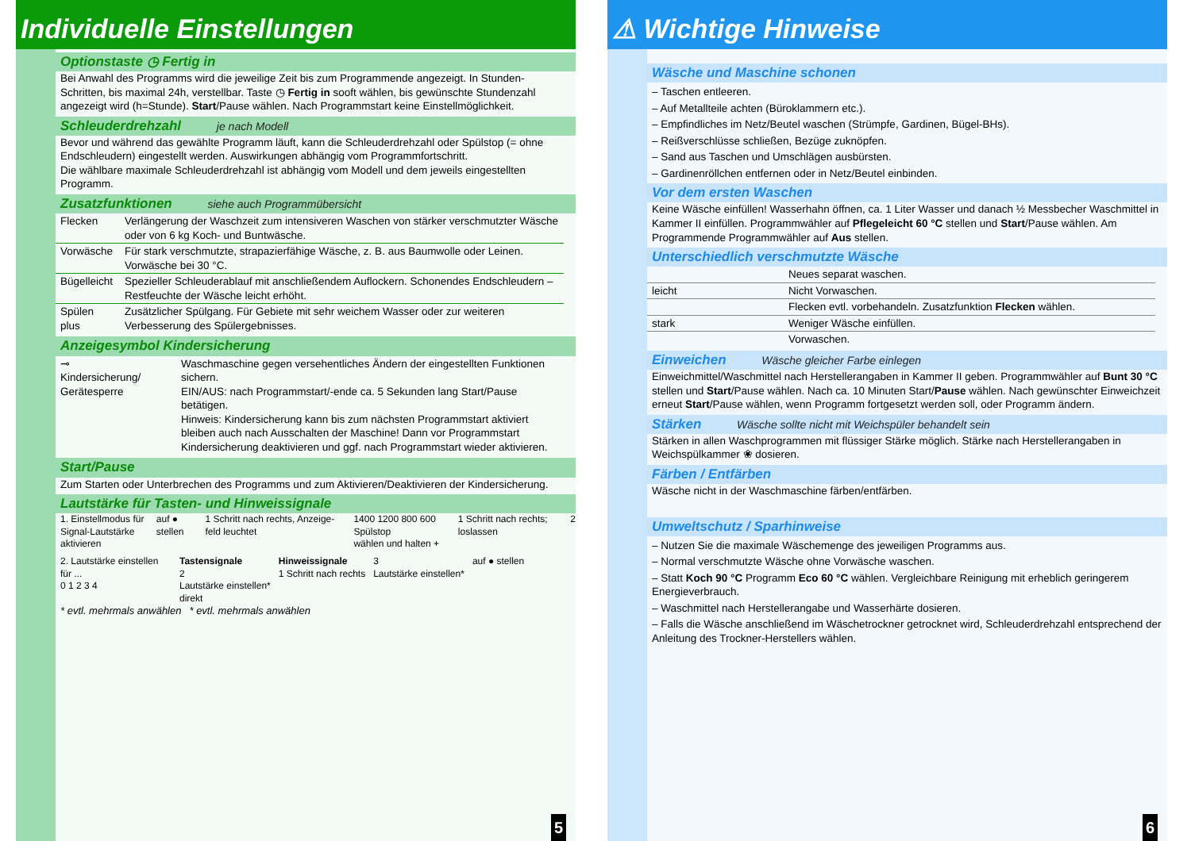Individuelle Einstellungen
Optionstaste ◷ Fertig in
Bei Anwahl des Programms wird die jeweilige Zeit bis zum Programmende angezeigt. In Stunden-Schritten, bis maximal 24h, verstellbar. Taste ◷ Fertig in sooft wählen, bis gewünschte Stundenzahl angezeigt wird (h=Stunde). Start/Pause wählen. Nach Programmstart keine Einstellmöglichkeit.
Schleuderdrehzahl je nach Modell
Bevor und während das gewählte Programm läuft, kann die Schleuderdrehzahl oder Spülstop (= ohne Endschleudern) eingestellt werden. Auswirkungen abhängig vom Programmfortschritt.
Die wählbare maximale Schleuderdrehzahl ist abhängig vom Modell und dem jeweils eingestellten Programm.
Zusatzfunktionen siehe auch Programmübersicht
| Flecken | Verlängerung der Waschzeit zum intensiveren Waschen von stärker verschmutzter Wäsche oder von 6 kg Koch- und Buntwäsche. |
| Vorwäsche | Für stark verschmutzte, strapazierfähige Wäsche, z. B. aus Baumwolle oder Leinen. Vorwäsche bei 30 °C. |
| Bügelleicht | Spezieller Schleuderablauf mit anschließendem Auflockern. Schonendes Endschleudern – Restfeuchte der Wäsche leicht erhöht. |
| Spülen plus | Zusätzlicher Spülgang. Für Gebiete mit sehr weichem Wasser oder zur weiteren Verbesserung des Spülergebnisses. |
Anzeigesymbol Kindersicherung
| ⊸ Kindersicherung/ Gerätesperre | Waschmaschine gegen versehentliches Ändern der eingestellten Funktionen sichern. EIN/AUS: nach Programmstart/-ende ca. 5 Sekunden lang Start/Pause betätigen. Hinweis: Kindersicherung kann bis zum nächsten Programmstart aktiviert bleiben auch nach Ausschalten der Maschine! Dann vor Programmstart Kindersicherung deaktivieren und ggf. nach Programmstart wieder aktivieren. |
Start/Pause
Zum Starten oder Unterbrechen des Programms und zum Aktivieren/Deaktivieren der Kindersicherung.
Lautstärke für Tasten- und Hinweissignale
1. Einstellmodus für Signal-Lautstärke aktivieren
auf ● stellen 1 Schritt nach rechts, Anzeige­feld leuchtet
1400 1200 800 600 Spülstop
wählen und halten +
1 Schritt nach rechts; loslassen
2
2. Lautstärke einstellen für ...
0 1 2 3 4
Tastensignale
2
Lautstärke einstellen*
direkt
Hinweissignale
1 Schritt nach rechts
3
Lautstärke einstellen*
auf ● stellen
* evtl. mehrmals anwählen * evtl. mehrmals anwählen
5
⚠ Wichtige Hinweise
Wäsche und Maschine schonen
– Taschen entleeren.
– Auf Metallteile achten (Büroklammern etc.).
– Empfindliches im Netz/Beutel waschen (Strümpfe, Gardinen, Bügel-BHs).
– Reißverschlüsse schließen, Bezüge zuknöpfen.
– Sand aus Taschen und Umschlägen ausbürsten.
– Gardinenröllchen entfernen oder in Netz/Beutel einbinden.
Vor dem ersten Waschen
Keine Wäsche einfüllen! Wasserhahn öffnen, ca. 1 Liter Wasser und danach ½ Messbecher Waschmittel in Kammer II einfüllen. Programmwähler auf Pflegeleicht 60 °C stellen und Start/Pause wählen. Am Programmende Programmwähler auf Aus stellen.
Unterschiedlich verschmutzte Wäsche
| | Neues separat waschen. |
| leicht | Nicht Vorwaschen. |
| | Flecken evtl. vorbehandeln. Zusatzfunktion Flecken wählen. |
| stark | Weniger Wäsche einfüllen. |
| | Vorwaschen. |
Einweichen Wäsche gleicher Farbe einlegen
Einweichmittel/Waschmittel nach Herstellerangaben in Kammer II geben. Programmwähler auf Bunt 30 °C stellen und Start/Pause wählen. Nach ca. 10 Minuten Start/Pause wählen. Nach gewünschter Einweichzeit erneut Start/Pause wählen, wenn Programm fortgesetzt werden soll, oder Programm ändern.
Stärken Wäsche sollte nicht mit Weichspüler behandelt sein
Stärken in allen Waschprogrammen mit flüssiger Stärke möglich. Stärke nach Herstellerangaben in Weichspülkammer ❀ dosieren.
Färben / Entfärben
Wäsche nicht in der Waschmaschine färben/entfärben.
Umweltschutz / Sparhinweise
– Nutzen Sie die maximale Wäschemenge des jeweiligen Programms aus.
– Normal verschmutzte Wäsche ohne Vorwäsche waschen.
– Statt Koch 90 °C Programm Eco 60 °C wählen. Vergleichbare Reinigung mit erheblich geringerem Energieverbrauch.
– Waschmittel nach Herstellerangabe und Wasserhärte dosieren.
– Falls die Wäsche anschließend im Wäschetrockner getrocknet wird, Schleuderdrehzahl entsprechend der Anleitung des Trockner-Herstellers wählen.
6